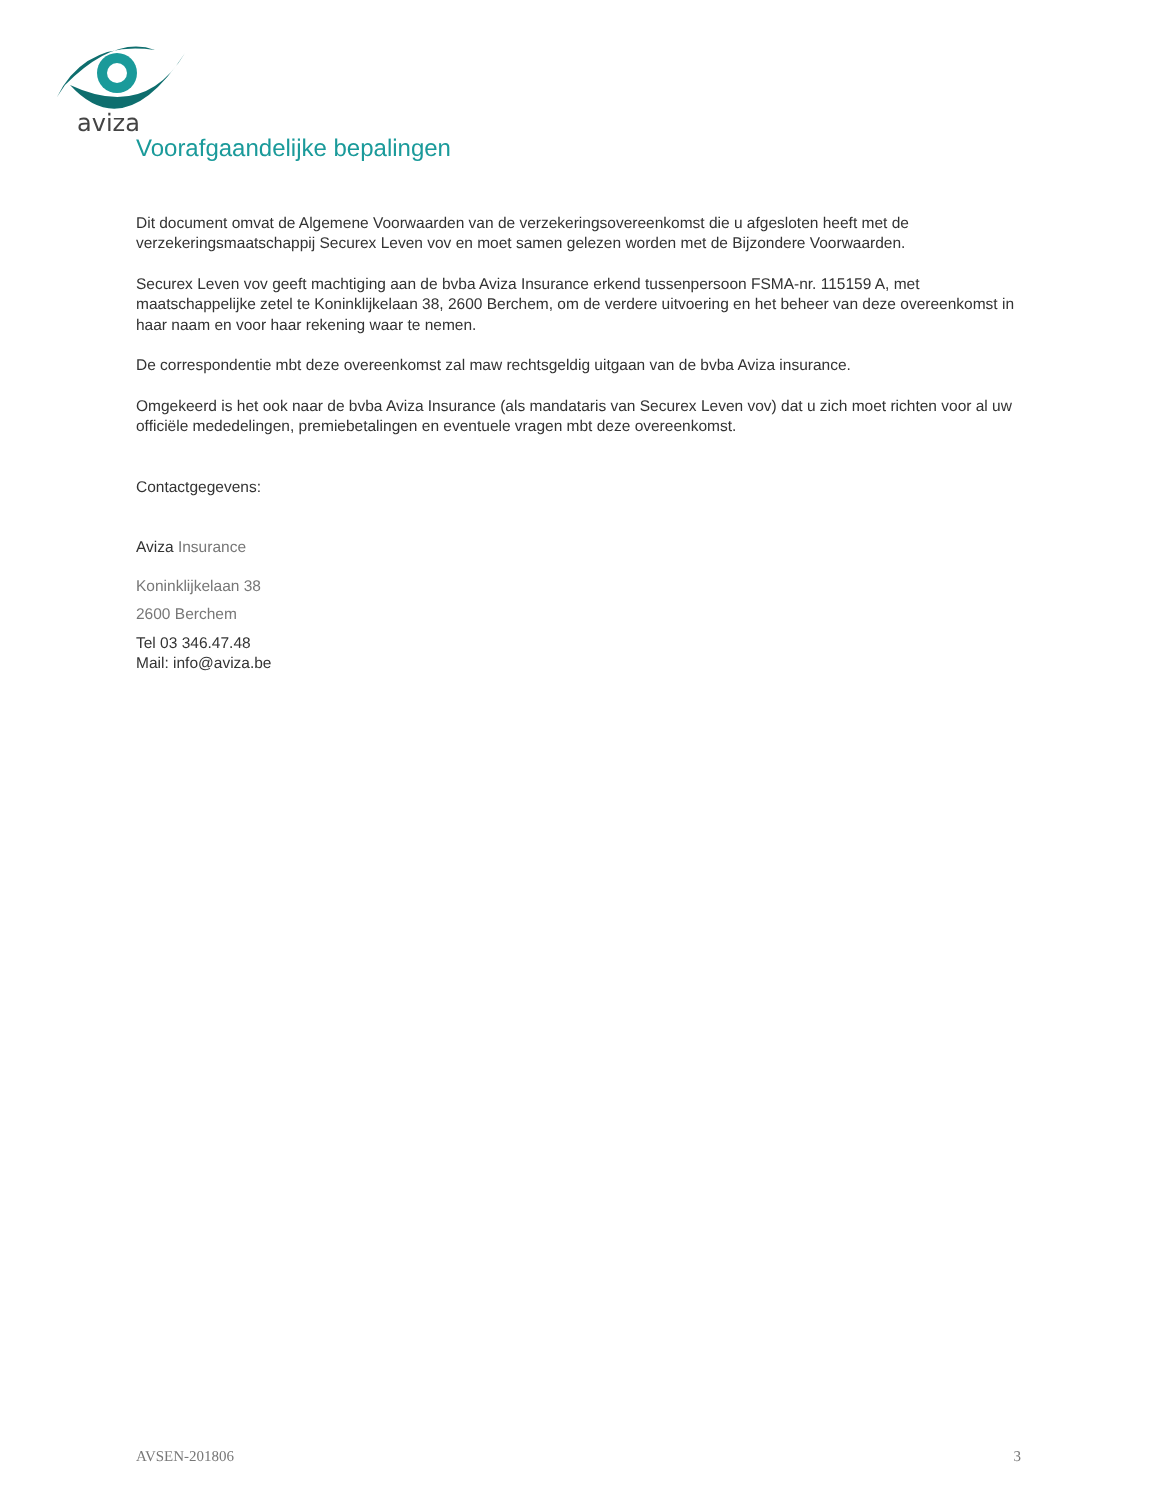aviza
Voorafgaandelijke bepalingen
Dit document omvat de Algemene Voorwaarden van de verzekeringsovereenkomst die u afgesloten heeft met de verzekeringsmaatschappij Securex Leven vov en moet samen gelezen worden met de Bijzondere Voorwaarden.
Securex Leven vov geeft machtiging aan de bvba Aviza Insurance erkend tussenpersoon FSMA-nr. 115159 A, met maatschappelijke zetel te Koninklijkelaan 38, 2600 Berchem, om de verdere uitvoering en het beheer van deze overeenkomst in haar naam en voor haar rekening waar te nemen.
De correspondentie mbt deze overeenkomst zal maw rechtsgeldig uitgaan van de bvba Aviza insurance.
Omgekeerd is het ook naar de bvba Aviza Insurance (als mandataris van Securex Leven vov) dat u zich moet richten voor al uw officiële mededelingen, premiebetalingen en eventuele vragen mbt deze overeenkomst.
Contactgegevens:
Aviza Insurance
Koninklijkelaan 38
2600 Berchem
Tel 03 346.47.48
Mail: info@aviza.be
AVSEN-201806 3